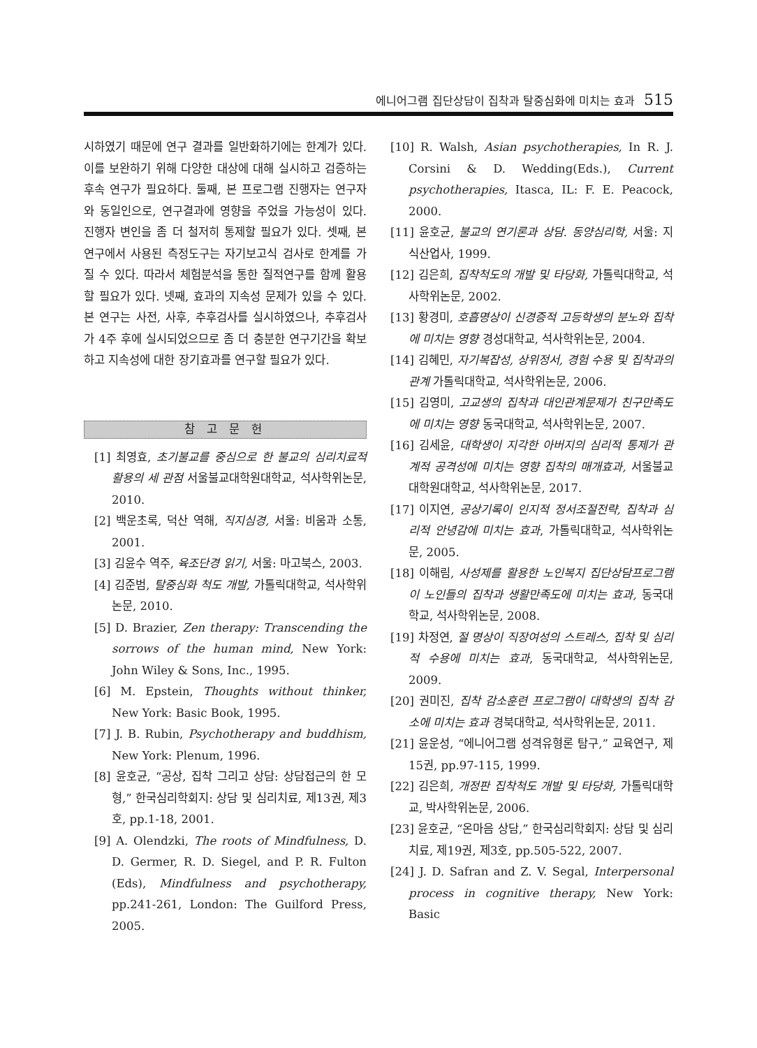에니어그램 집단상담이 집착과 탈중심화에 미치는 효과 515
시하였기 때문에 연구 결과를 일반화하기에는 한계가 있다. 이를 보완하기 위해 다양한 대상에 대해 실시하고 검증하는 후속 연구가 필요하다. 둘째, 본 프로그램 진행자는 연구자와 동일인으로, 연구결과에 영향을 주었을 가능성이 있다. 진행자 변인을 좀 더 철저히 통제할 필요가 있다. 셋째, 본 연구에서 사용된 측정도구는 자기보고식 검사로 한계를 가질 수 있다. 따라서 체험분석을 통한 질적연구를 함께 활용할 필요가 있다. 넷째, 효과의 지속성 문제가 있을 수 있다. 본 연구는 사전, 사후, 추후검사를 실시하였으나, 추후검사가 4주 후에 실시되었으므로 좀 더 충분한 연구기간을 확보하고 지속성에 대한 장기효과를 연구할 필요가 있다.
참 고 문 헌
[1] 최영효, 초기불교를 중심으로 한 불교의 심리치료적 활용의 세 관점 서울불교대학원대학교, 석사학위논문, 2010.
[2] 백운초록, 덕산 역해, 직지심경, 서울: 비움과 소통, 2001.
[3] 김윤수 역주, 육조단경 읽기, 서울: 마고북스, 2003.
[4] 김준범, 탈중심화 척도 개발, 가톨릭대학교, 석사학위논문, 2010.
[5] D. Brazier, Zen therapy: Transcending the sorrows of the human mind, New York: John Wiley & Sons, Inc., 1995.
[6] M. Epstein, Thoughts without thinker, New York: Basic Book, 1995.
[7] J. B. Rubin, Psychotherapy and buddhism, New York: Plenum, 1996.
[8] 윤호균, “공상, 집착 그리고 상담: 상담접근의 한 모형,” 한국심리학회지: 상담 및 심리치료, 제13권, 제3호, pp.1-18, 2001.
[9] A. Olendzki, The roots of Mindfulness, D. D. Germer, R. D. Siegel, and P. R. Fulton (Eds), Mindfulness and psychotherapy, pp.241-261, London: The Guilford Press, 2005.
[10] R. Walsh, Asian psychotherapies, In R. J. Corsini & D. Wedding(Eds.), Current psychotherapies, Itasca, IL: F. E. Peacock, 2000.
[11] 윤호균, 불교의 연기론과 상담. 동양심리학, 서울: 지식산업사, 1999.
[12] 김은희, 집착척도의 개발 및 타당화, 가톨릭대학교, 석사학위논문, 2002.
[13] 황경미, 호흡명상이 신경증적 고등학생의 분노와 집착에 미치는 영향 경성대학교, 석사학위논문, 2004.
[14] 김혜민, 자기복잡성, 상위정서, 경험 수용 및 집착과의 관계 가톨릭대학교, 석사학위논문, 2006.
[15] 김영미, 고교생의 집착과 대인관계문제가 친구만족도에 미치는 영향 동국대학교, 석사학위논문, 2007.
[16] 김세윤, 대학생이 지각한 아버지의 심리적 통제가 관계적 공격성에 미치는 영향 집착의 매개효과, 서울불교대학원대학교, 석사학위논문, 2017.
[17] 이지연, 공상기록이 인지적 정서조절전략, 집착과 심리적 안녕감에 미치는 효과, 가톨릭대학교, 석사학위논문, 2005.
[18] 이해림, 사성제를 활용한 노인복지 집단상담프로그램이 노인들의 집착과 생활만족도에 미치는 효과, 동국대학교, 석사학위논문, 2008.
[19] 차정연, 절 명상이 직장여성의 스트레스, 집착 및 심리적 수용에 미치는 효과, 동국대학교, 석사학위논문, 2009.
[20] 권미진, 집착 감소훈련 프로그램이 대학생의 집착 감소에 미치는 효과 경북대학교, 석사학위논문, 2011.
[21] 윤운성, “에니어그램 성격유형론 탐구,” 교육연구, 제15권, pp.97-115, 1999.
[22] 김은희, 개정판 집착척도 개발 및 타당화, 가톨릭대학교, 박사학위논문, 2006.
[23] 윤호균, “온마음 상담,” 한국심리학회지: 상담 및 심리치료, 제19권, 제3호, pp.505-522, 2007.
[24] J. D. Safran and Z. V. Segal, Interpersonal process in cognitive therapy, New York: Basic